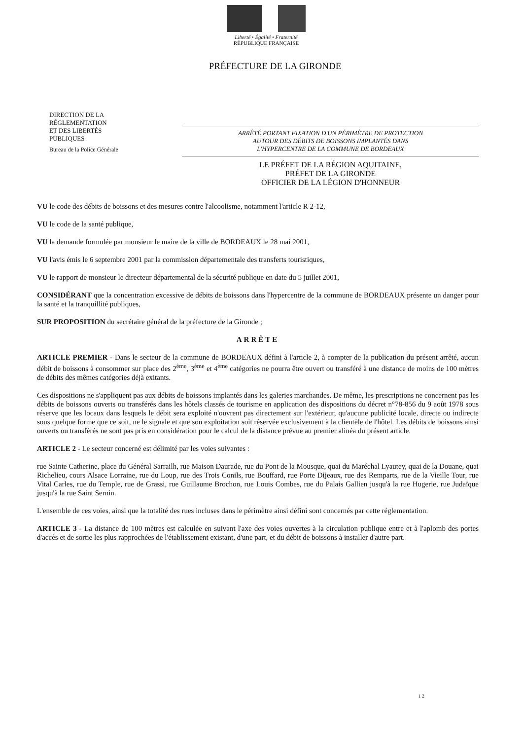Liberté • Égalité • Fraternité
RÉPUBLIQUE FRANÇAISE
PRÉFECTURE DE LA GIRONDE
DIRECTION DE LA
RÉGLEMENTATION
ET DES LIBERTÉS
PUBLIQUES
Bureau de la Police Générale
ARRÊTÉ PORTANT FIXATION D'UN PÉRIMÈTRE DE PROTECTION
AUTOUR DES DÉBITS DE BOISSONS IMPLANTÉS DANS
L'HYPERCENTRE DE LA COMMUNE DE BORDEAUX
LE PRÉFET DE LA RÉGION AQUITAINE,
PRÉFET DE LA GIRONDE
OFFICIER DE LA LÉGION D'HONNEUR
VU le code des débits de boissons et des mesures contre l'alcoolisme, notamment l'article R 2-12,
VU le code de la santé publique,
VU la demande formulée par monsieur le maire de la ville de BORDEAUX le 28 mai 2001,
VU l'avis émis le 6 septembre 2001 par la commission départementale des transferts touristiques,
VU le rapport de monsieur le directeur départemental de la sécurité publique en date du 5 juillet 2001,
CONSIDÉRANT que la concentration excessive de débits de boissons dans l'hypercentre de la commune de BORDEAUX présente un danger pour la santé et la tranquillité publiques,
SUR PROPOSITION du secrétaire général de la préfecture de la Gironde ;
ARRÊTE
ARTICLE PREMIER - Dans le secteur de la commune de BORDEAUX défini à l'article 2, à compter de la publication du présent arrêté, aucun débit de boissons à consommer sur place des 2<sup>ème</sup>, 3<sup>ème</sup> et 4<sup>ème</sup> catégories ne pourra être ouvert ou transféré à une distance de moins de 100 mètres de débits des mêmes catégories déjà exitants.
Ces dispositions ne s'appliquent pas aux débits de boissons implantés dans les galeries marchandes. De même, les prescriptions ne concernent pas les débits de boissons ouverts ou transférés dans les hôtels classés de tourisme en application des dispositions du décret n°78-856 du 9 août 1978 sous réserve que les locaux dans lesquels le débit sera exploité n'ouvrent pas directement sur l'extérieur, qu'aucune publicité locale, directe ou indirecte sous quelque forme que ce soit, ne le signale et que son exploitation soit réservée exclusivement à la clientèle de l'hôtel. Les débits de boissons ainsi ouverts ou transférés ne sont pas pris en considération pour le calcul de la distance prévue au premier alinéa du présent article.
ARTICLE 2 - Le secteur concerné est délimité par les voies suivantes :
rue Sainte Catherine, place du Général Sarrailh, rue Maison Daurade, rue du Pont de la Mousque, quai du Maréchal Lyautey, quai de la Douane, quai Richelieu, cours Alsace Lorraine, rue du Loup, rue des Trois Conils, rue Bouffard, rue Porte Dijeaux, rue des Remparts, rue de la Vieille Tour, rue Vital Carles, rue du Temple, rue de Grassi, rue Guillaume Brochon, rue Louis Combes, rue du Palais Gallien jusqu'à la rue Hugerie, rue Judaïque jusqu'à la rue Saint Sernin.
L'ensemble de ces voies, ainsi que la totalité des rues incluses dans le périmètre ainsi défini sont concernés par cette réglementation.
ARTICLE 3 - La distance de 100 mètres est calculée en suivant l'axe des voies ouvertes à la circulation publique entre et à l'aplomb des portes d'accès et de sortie les plus rapprochées de l'établissement existant, d'une part, et du débit de boissons à installer d'autre part.
1 2